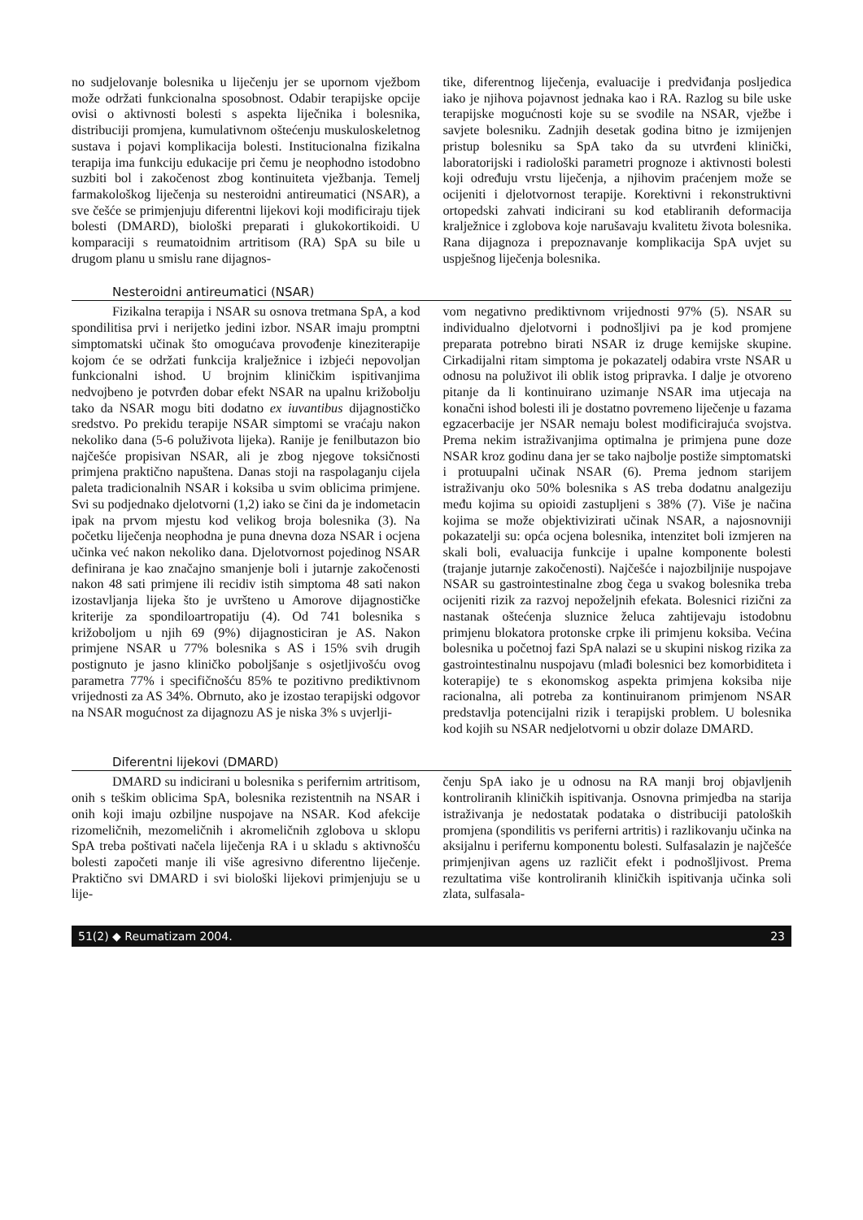no sudjelovanje bolesnika u liječenju jer se upornom vježbom može održati funkcionalna sposobnost. Odabir terapijske opcije ovisi o aktivnosti bolesti s aspekta liječnika i bolesnika, distribuciji promjena, kumulativnom oštećenju muskuloskeletnog sustava i pojavi komplikacija bolesti. Institucionalna fizikalna terapija ima funkciju edukacije pri čemu je neophodno istodobno suzbiti bol i zakočenost zbog kontinuiteta vježbanja. Temelj farmakološkog liječenja su nesteroidni antireumatici (NSAR), a sve češće se primjenjuju diferentni lijekovi koji modificiraju tijek bolesti (DMARD), biološki preparati i glukokortikoidi. U komparaciji s reumatoidnim artritisom (RA) SpA su bile u drugom planu u smislu rane dijagnos-
tike, diferentnog liječenja, evaluacije i predviđanja posljedica iako je njihova pojavnost jednaka kao i RA. Razlog su bile uske terapijske mogućnosti koje su se svodile na NSAR, vježbe i savjete bolesniku. Zadnjih desetak godina bitno je izmijenjen pristup bolesniku sa SpA tako da su utvrđeni klinički, laboratorijski i radiološki parametri prognoze i aktivnosti bolesti koji određuju vrstu liječenja, a njihovim praćenjem može se ocijeniti i djelotvornost terapije. Korektivni i rekonstruktivni ortopedski zahvati indicirani su kod etabliranih deformacija kralježnice i zglobova koje narušavaju kvalitetu života bolesnika. Rana dijagnoza i prepoznavanje komplikacija SpA uvjet su uspješnog liječenja bolesnika.
Nesteroidni antireumatici (NSAR)
Fizikalna terapija i NSAR su osnova tretmana SpA, a kod spondilitisa prvi i nerijetko jedini izbor. NSAR imaju promptni simptomatski učinak što omogućava provođenje kineziterapije kojom će se održati funkcija kralježnice i izbjeći nepovoljan funkcionalni ishod. U brojnim kliničkim ispitivanjima nedvojbeno je potvrđen dobar efekt NSAR na upalnu križobolju tako da NSAR mogu biti dodatno ex iuvantibus dijagnostičko sredstvo. Po prekidu terapije NSAR simptomi se vraćaju nakon nekoliko dana (5-6 poluživota lijeka). Ranije je fenilbutazon bio najčešće propisivan NSAR, ali je zbog njegove toksičnosti primjena praktično napuštena. Danas stoji na raspolaganju cijela paleta tradicionalnih NSAR i koksiba u svim oblicima primjene. Svi su podjednako djelotvorni (1,2) iako se čini da je indometacin ipak na prvom mjestu kod velikog broja bolesnika (3). Na početku liječenja neophodna je puna dnevna doza NSAR i ocjena učinka već nakon nekoliko dana. Djelotvornost pojedinog NSAR definirana je kao značajno smanjenje boli i jutarnje zakočenosti nakon 48 sati primjene ili recidiv istih simptoma 48 sati nakon izostavljanja lijeka što je uvršteno u Amorove dijagnostičke kriterije za spondiloartropatiju (4). Od 741 bolesnika s križoboljom u njih 69 (9%) dijagnosticiran je AS. Nakon primjene NSAR u 77% bolesnika s AS i 15% svih drugih postignuto je jasno kliničko poboljšanje s osjetljivošću ovog parametra 77% i specifičnošću 85% te pozitivno prediktivnom vrijednosti za AS 34%. Obrnuto, ako je izostao terapijski odgovor na NSAR mogućnost za dijagnozu AS je niska 3% s uvjerlji-
vom negativno prediktivnom vrijednosti 97% (5). NSAR su individualno djelotvorni i podnošljivi pa je kod promjene preparata potrebno birati NSAR iz druge kemijske skupine. Cirkadijalni ritam simptoma je pokazatelj odabira vrste NSAR u odnosu na poluživot ili oblik istog pripravka. I dalje je otvoreno pitanje da li kontinuirano uzimanje NSAR ima utjecaja na konačni ishod bolesti ili je dostatno povremeno liječenje u fazama egzacerbacije jer NSAR nemaju bolest modificirajuća svojstva. Prema nekim istraživanjima optimalna je primjena pune doze NSAR kroz godinu dana jer se tako najbolje postiže simptomatski i protuupalni učinak NSAR (6). Prema jednom starijem istraživanju oko 50% bolesnika s AS treba dodatnu analgeziju među kojima su opioidi zastupljeni s 38% (7). Više je načina kojima se može objektivizirati učinak NSAR, a najosnovniji pokazatelji su: opća ocjena bolesnika, intenzitet boli izmjeren na skali boli, evaluacija funkcije i upalne komponente bolesti (trajanje jutarnje zakočenosti). Najčešće i najozbiljnije nuspojave NSAR su gastrointestinalne zbog čega u svakog bolesnika treba ocijeniti rizik za razvoj nepoželjnih efekata. Bolesnici rizični za nastanak oštećenja sluznice želuca zahtijevaju istodobnu primjenu blokatora protonske crpke ili primjenu koksiba. Većina bolesnika u početnoj fazi SpA nalazi se u skupini niskog rizika za gastrointestinalnu nuspojavu (mlađi bolesnici bez komorbiditeta i koterapije) te s ekonomskog aspekta primjena koksiba nije racionalna, ali potreba za kontinuiranom primjenom NSAR predstavlja potencijalni rizik i terapijski problem. U bolesnika kod kojih su NSAR nedjelotvorni u obzir dolaze DMARD.
Diferentni lijekovi (DMARD)
DMARD su indicirani u bolesnika s perifernim artritisom, onih s teškim oblicima SpA, bolesnika rezistentnih na NSAR i onih koji imaju ozbiljne nuspojave na NSAR. Kod afekcije rizomeličnih, mezomeličnih i akromeličnih zglobova u sklopu SpA treba poštivati načela liječenja RA i u skladu s aktivnošću bolesti započeti manje ili više agresivno diferentno liječenje. Praktično svi DMARD i svi biološki lijekovi primjenjuju se u lije-
čenju SpA iako je u odnosu na RA manji broj objavljenih kontroliranih kliničkih ispitivanja. Osnovna primjedba na starija istraživanja je nedostatak podataka o distribuciji patoloških promjena (spondilitis vs periferni artritis) i razlikovanju učinka na aksijalnu i perifernu komponentu bolesti. Sulfasalazin je najčešće primjenjivan agens uz različit efekt i podnošljivost. Prema rezultatima više kontroliranih kliničkih ispitivanja učinka soli zlata, sulfasala-
51(2) ◆ Reumatizam 2004. 23